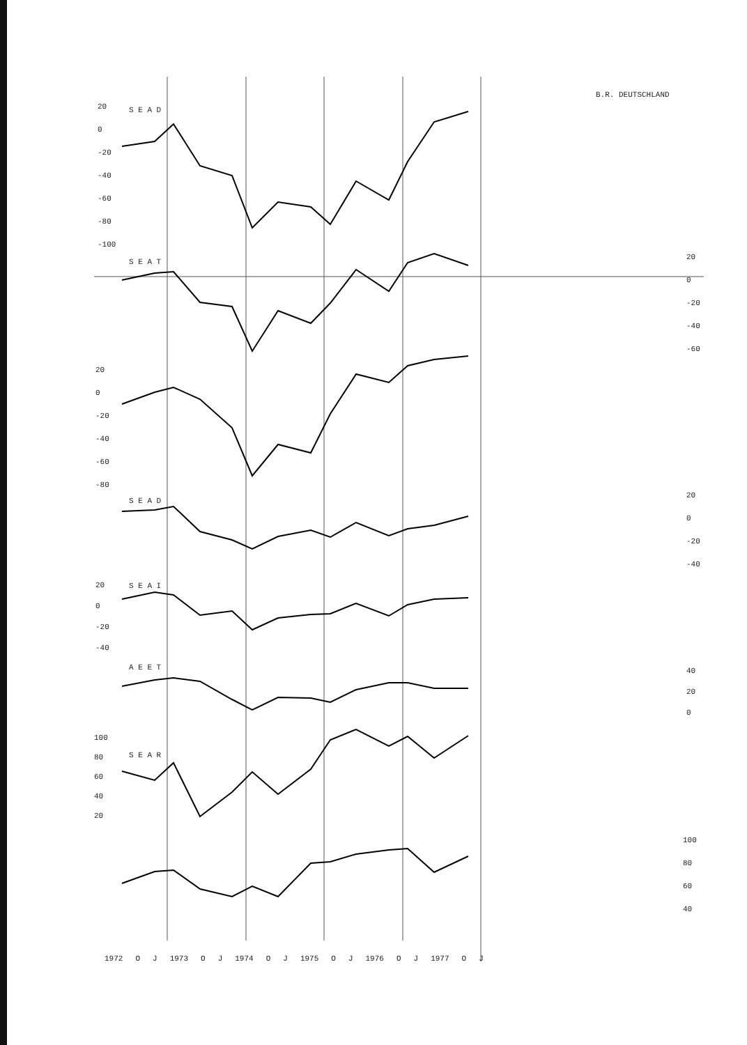B.R. DEUTSCHLAND
S E A D
S E A T
S E A D
S E A I
A E E T
S E A R
20
0
-20
-40
-60
-80
-100
20
0
-20
-40
-60
20
0
-20
-40
-60
-80
20
0
-20
-40
20
0
-20
-40
40
20
0
100
80
60
40
20
100
80
60
40
1972 O J 1973 O J 1974 O J 1975 O J 1976 O J 1977 O J